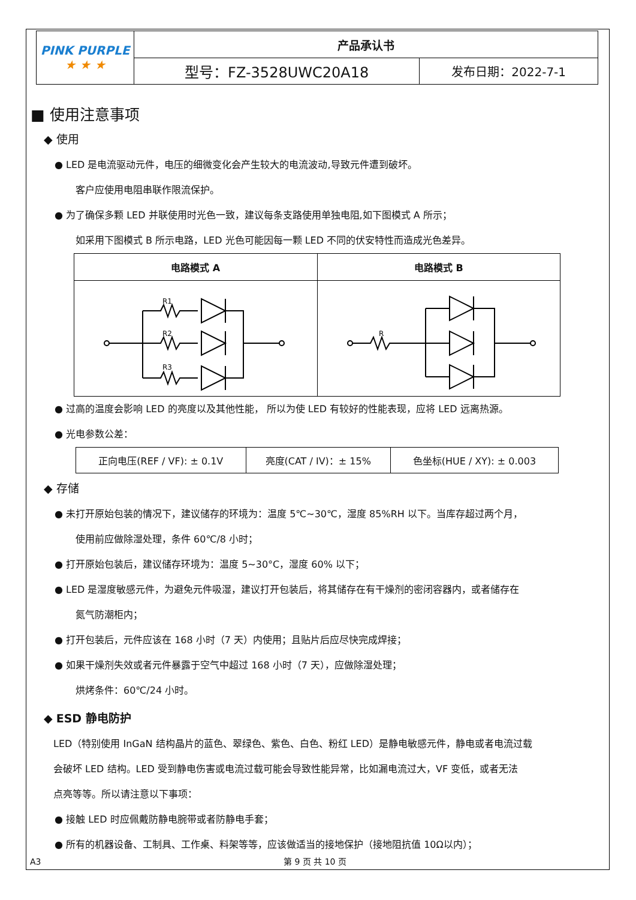| PINK PURPLE ★ ★ ★ | 产品承认书 | |
| | 型号：FZ-3528UWC20A18 | 发布日期：2022-7-1 |
■ 使用注意事项
◆ 使用
● LED 是电流驱动元件，电压的细微变化会产生较大的电流波动,导致元件遭到破坏。
客户应使用电阻串联作限流保护。
● 为了确保多颗 LED 并联使用时光色一致，建议每条支路使用单独电阻,如下图模式 A 所示；
如采用下图模式 B 所示电路，LED 光色可能因每一颗 LED 不同的伏安特性而造成光色差异。
| 电路模式 A | 电路模式 B |
| --- | --- |
| R1 R2 R3 | R |
● 过高的温度会影响 LED 的亮度以及其他性能， 所以为使 LED 有较好的性能表现，应将 LED 远离热源。
● 光电参数公差：
| 正向电压(REF / VF): ± 0.1V | 亮度(CAT / IV)：± 15% | 色坐标(HUE / XY): ± 0.003 |
◆ 存储
● 未打开原始包装的情况下，建议储存的环境为：温度 5℃~30℃，湿度 85%RH 以下。当库存超过两个月，
使用前应做除湿处理，条件 60℃/8 小时；
● 打开原始包装后，建议储存环境为：温度 5~30°C，湿度 60% 以下；
● LED 是湿度敏感元件，为避免元件吸湿，建议打开包装后，将其储存在有干燥剂的密闭容器内，或者储存在
氮气防潮柜内；
● 打开包装后，元件应该在 168 小时（7 天）内使用；且贴片后应尽快完成焊接；
● 如果干燥剂失效或者元件暴露于空气中超过 168 小时（7 天），应做除湿处理；
烘烤条件：60℃/24 小时。
◆ ESD 静电防护
LED（特别使用 InGaN 结构晶片的蓝色、翠绿色、紫色、白色、粉红 LED）是静电敏感元件，静电或者电流过载
会破坏 LED 结构。LED 受到静电伤害或电流过载可能会导致性能异常，比如漏电流过大，VF 变低，或者无法
点亮等等。所以请注意以下事项：
● 接触 LED 时应佩戴防静电腕带或者防静电手套；
● 所有的机器设备、工制具、工作桌、料架等等，应该做适当的接地保护（接地阻抗值 10Ω以内）；
A3 第 9 页 共 10 页